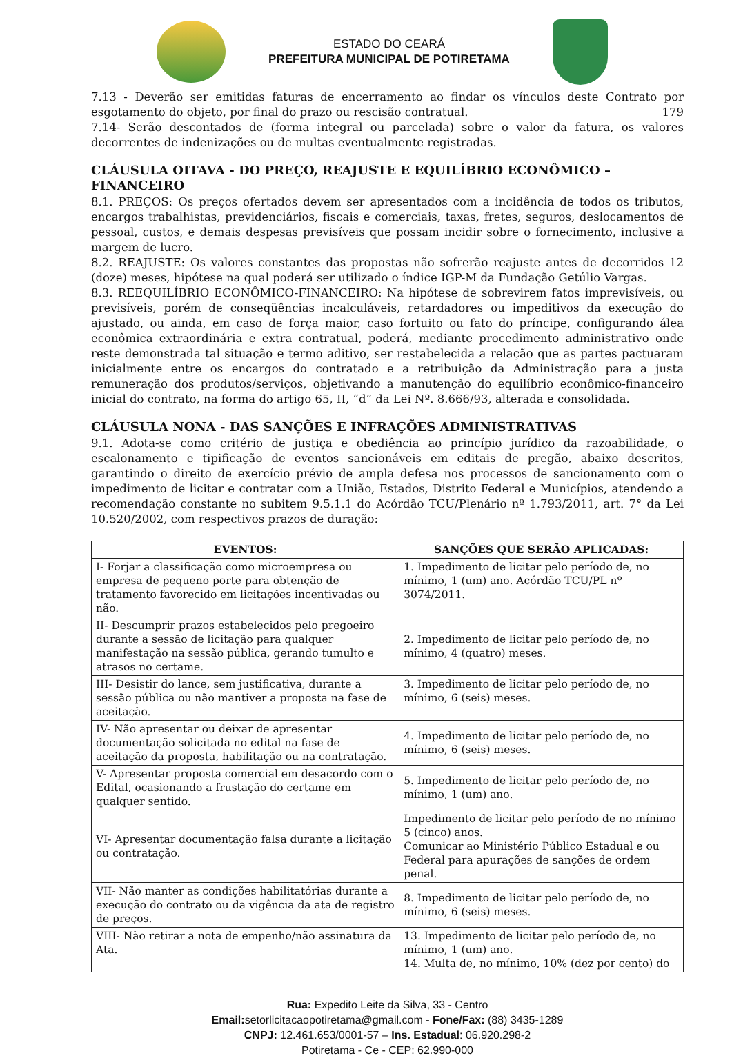ESTADO DO CEARÁ
PREFEITURA MUNICIPAL DE POTIRETAMA
7.13 - Deverão ser emitidas faturas de encerramento ao findar os vínculos deste Contrato por esgotamento do objeto, por final do prazo ou rescisão contratual. 179
7.14- Serão descontados de (forma integral ou parcelada) sobre o valor da fatura, os valores decorrentes de indenizações ou de multas eventualmente registradas.
CLÁUSULA OITAVA - DO PREÇO, REAJUSTE E EQUILÍBRIO ECONÔMICO – FINANCEIRO
8.1. PREÇOS: Os preços ofertados devem ser apresentados com a incidência de todos os tributos, encargos trabalhistas, previdenciários, fiscais e comerciais, taxas, fretes, seguros, deslocamentos de pessoal, custos, e demais despesas previsíveis que possam incidir sobre o fornecimento, inclusive a margem de lucro.
8.2. REAJUSTE: Os valores constantes das propostas não sofrerão reajuste antes de decorridos 12 (doze) meses, hipótese na qual poderá ser utilizado o índice IGP-M da Fundação Getúlio Vargas.
8.3. REEQUILÍBRIO ECONÔMICO-FINANCEIRO: Na hipótese de sobrevirem fatos imprevisíveis, ou previsíveis, porém de conseqüências incalculáveis, retardadores ou impeditivos da execução do ajustado, ou ainda, em caso de força maior, caso fortuito ou fato do príncipe, configurando álea econômica extraordinária e extra contratual, poderá, mediante procedimento administrativo onde reste demonstrada tal situação e termo aditivo, ser restabelecida a relação que as partes pactuaram inicialmente entre os encargos do contratado e a retribuição da Administração para a justa remuneração dos produtos/serviços, objetivando a manutenção do equilíbrio econômico-financeiro inicial do contrato, na forma do artigo 65, II, “d” da Lei Nº. 8.666/93, alterada e consolidada.
CLÁUSULA NONA - DAS SANÇÕES E INFRAÇÕES ADMINISTRATIVAS
9.1. Adota-se como critério de justiça e obediência ao princípio jurídico da razoabilidade, o escalonamento e tipificação de eventos sancionáveis em editais de pregão, abaixo descritos, garantindo o direito de exercício prévio de ampla defesa nos processos de sancionamento com o impedimento de licitar e contratar com a União, Estados, Distrito Federal e Municípios, atendendo a recomendação constante no subitem 9.5.1.1 do Acórdão TCU/Plenário nº 1.793/2011, art. 7° da Lei 10.520/2002, com respectivos prazos de duração:
| EVENTOS: | SANÇÕES QUE SERÃO APLICADAS: |
| --- | --- |
| I- Forjar a classificação como microempresa ou empresa de pequeno porte para obtenção de tratamento favorecido em licitações incentivadas ou não. | 1. Impedimento de licitar pelo período de, no mínimo, 1 (um) ano. Acórdão TCU/PL nº 3074/2011. |
| II- Descumprir prazos estabelecidos pelo pregoeiro durante a sessão de licitação para qualquer manifestação na sessão pública, gerando tumulto e atrasos no certame. | 2. Impedimento de licitar pelo período de, no mínimo, 4 (quatro) meses. |
| III- Desistir do lance, sem justificativa, durante a sessão pública ou não mantiver a proposta na fase de aceitação. | 3. Impedimento de licitar pelo período de, no mínimo, 6 (seis) meses. |
| IV- Não apresentar ou deixar de apresentar documentação solicitada no edital na fase de aceitação da proposta, habilitação ou na contratação. | 4. Impedimento de licitar pelo período de, no mínimo, 6 (seis) meses. |
| V- Apresentar proposta comercial em desacordo com o Edital, ocasionando a frustação do certame em qualquer sentido. | 5. Impedimento de licitar pelo período de, no mínimo, 1 (um) ano. |
| VI- Apresentar documentação falsa durante a licitação ou contratação. | Impedimento de licitar pelo período de no mínimo 5 (cinco) anos. Comunicar ao Ministério Público Estadual e ou Federal para apurações de sanções de ordem penal. |
| VII- Não manter as condições habilitatórias durante a execução do contrato ou da vigência da ata de registro de preços. | 8. Impedimento de licitar pelo período de, no mínimo, 6 (seis) meses. |
| VIII- Não retirar a nota de empenho/não assinatura da Ata. | 13. Impedimento de licitar pelo período de, no mínimo, 1 (um) ano. 14. Multa de, no mínimo, 10% (dez por cento) do |
Rua: Expedito Leite da Silva, 33 - Centro
Email: setorlicitacaopotiretama@gmail.com - Fone/Fax: (88) 3435-1289
CNPJ: 12.461.653/0001-57 – Ins. Estadual: 06.920.298-2
Potiretama - Ce - CEP: 62.990-000